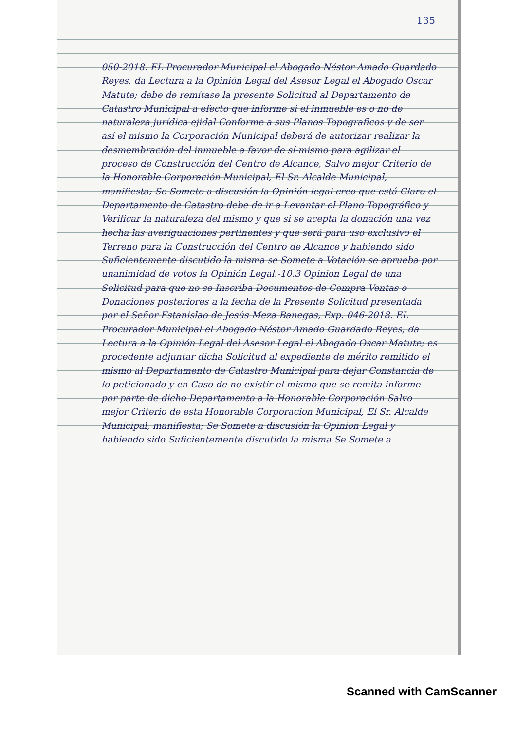135
050-2018. EL Procurador Municipal el Abogado Néstor Amado Guardado Reyes, da Lectura a la Opinión Legal del Asesor Legal el Abogado Oscar Matute; debe de remítase la presente Solicitud al Departamento de Catastro Municipal a efecto que informe si el inmueble es o no de naturaleza jurídica ejidal Conforme a sus Planos Topograficos y de ser así el mismo la Corporación Municipal deberá de autorizar realizar la desmembración del inmueble a favor de sí-mismo para agilizar el proceso de Construcción del Centro de Alcance, Salvo mejor Criterio de la Honorable Corporación Municipal, El Sr. Alcalde Municipal, manifiesta; Se Somete a discusión la Opinión legal creo que está Claro el Departamento de Catastro debe de ir a Levantar el Plano Topográfico y Verificar la naturaleza del mismo y que si se acepta la donación una vez hecha las averiguaciones pertinentes y que será para uso exclusivo el Terreno para la Construcción del Centro de Alcance y habiendo sido Suficientemente discutido la misma se Somete a Votación se aprueba por unanimidad de votos la Opinión Legal.-10.3 Opinion Legal de una Solicitud para que no se Inscriba Documentos de Compra Ventas o Donaciones posteriores a la fecha de la Presente Solicitud presentada por el Señor Estanislao de Jesús Meza Banegas, Exp. 046-2018. EL Procurador Municipal el Abogado Néstor Amado Guardado Reyes, da Lectura a la Opinión Legal del Asesor Legal el Abogado Oscar Matute; es procedente adjuntar dicha Solicitud al expediente de mérito remitido el mismo al Departamento de Catastro Municipal para dejar Constancia de lo peticionado y en Caso de no existir el mismo que se remita informe por parte de dicho Departamento a la Honorable Corporación Salvo mejor Criterio de esta Honorable Corporacion Municipal, El Sr. Alcalde Municipal, manifiesta; Se Somete a discusión la Opinion Legal y habiendo sido Suficientemente discutido la misma Se Somete a
Scanned with CamScanner